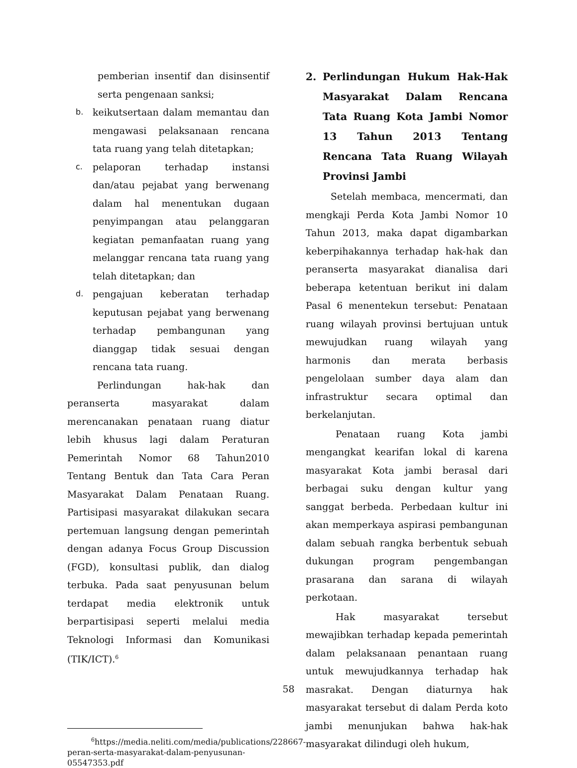pemberian insentif dan disinsentif serta pengenaan sanksi;
b.
keikutsertaan dalam memantau dan mengawasi pelaksanaan rencana tata ruang yang telah ditetapkan;
c.
pelaporan terhadap instansi dan/atau pejabat yang berwenang dalam hal menentukan dugaan penyimpangan atau pelanggaran kegiatan pemanfaatan ruang yang melanggar rencana tata ruang yang telah ditetapkan; dan
d.
pengajuan keberatan terhadap keputusan pejabat yang berwenang terhadap pembangunan yang dianggap tidak sesuai dengan rencana tata ruang.
Perlindungan hak-hak dan peranserta masyarakat dalam merencanakan penataan ruang diatur lebih khusus lagi dalam Peraturan Pemerintah Nomor 68 Tahun2010 Tentang Bentuk dan Tata Cara Peran Masyarakat Dalam Penataan Ruang. Partisipasi masyarakat dilakukan secara pertemuan langsung dengan pemerintah dengan adanya Focus Group Discussion (FGD), konsultasi publik, dan dialog terbuka. Pada saat penyusunan belum terdapat media elektronik untuk berpartisipasi seperti melalui media Teknologi Informasi dan Komunikasi (TIK/ICT).<sup>6</sup>
<sup>6</sup> https://media.neliti.com/media/publications/228667-peran-serta-masyarakat-dalam-penyusunan-05547353.pdf
2. Perlindungan Hukum Hak-Hak Masyarakat Dalam Rencana Tata Ruang Kota Jambi Nomor 13 Tahun 2013 Tentang Rencana Tata Ruang Wilayah Provinsi Jambi
Setelah membaca, mencermati, dan mengkaji Perda Kota Jambi Nomor 10 Tahun 2013, maka dapat digambarkan keberpihakannya terhadap hak-hak dan peranserta masyarakat dianalisa dari beberapa ketentuan berikut ini dalam Pasal 6 menentekun tersebut: Penataan ruang wilayah provinsi bertujuan untuk mewujudkan ruang wilayah yang harmonis dan merata berbasis pengelolaan sumber daya alam dan infrastruktur secara optimal dan berkelanjutan.
Penataan ruang Kota jambi mengangkat kearifan lokal di karena masyarakat Kota jambi berasal dari berbagai suku dengan kultur yang sanggat berbeda. Perbedaan kultur ini akan memperkaya aspirasi pembangunan dalam sebuah rangka berbentuk sebuah dukungan program pengembangan prasarana dan sarana di wilayah perkotaan.
Hak masyarakat tersebut mewajibkan terhadap kepada pemerintah dalam pelaksanaan penantaan ruang untuk mewujudkannya terhadap hak masrakat. Dengan diaturnya hak masyarakat tersebut di dalam Perda koto jambi menunjukan bahwa hak-hak masyarakat dilindugi oleh hukum,
58